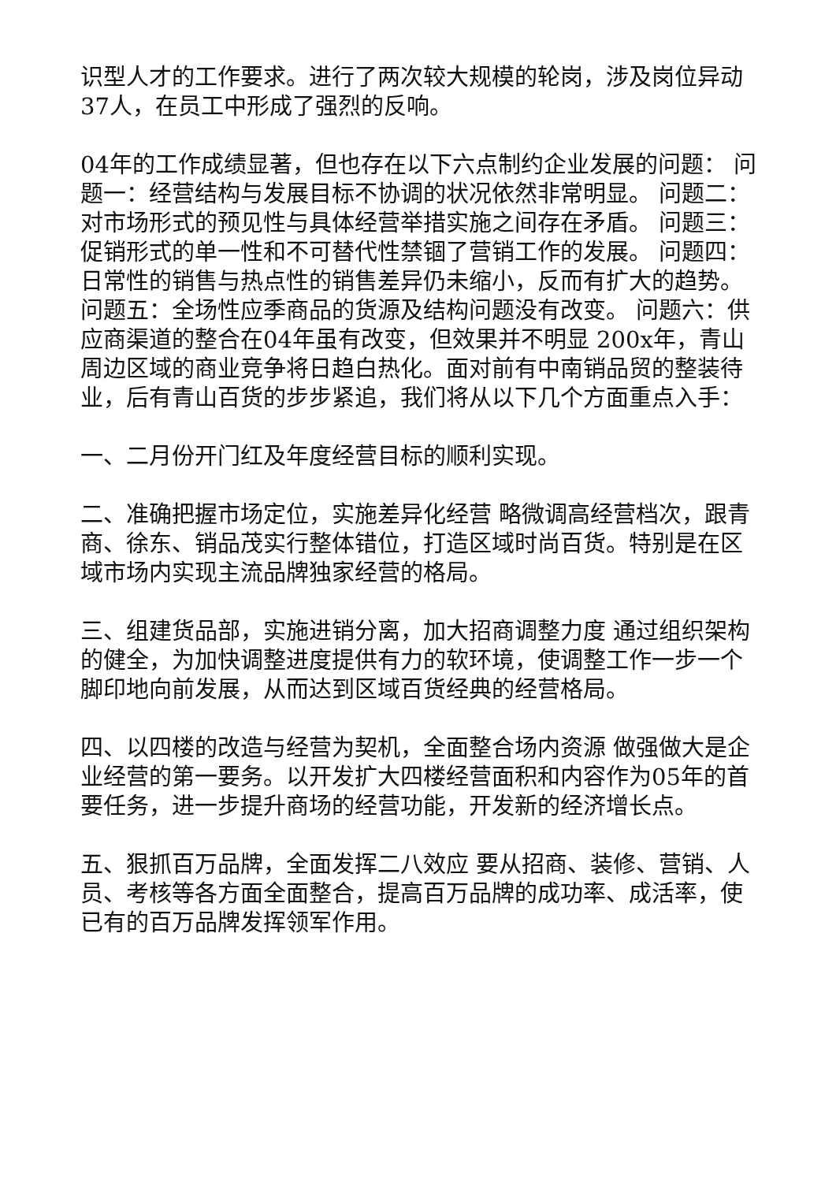识型人才的工作要求。进行了两次较大规模的轮岗，涉及岗位异动37人，在员工中形成了强烈的反响。
04年的工作成绩显著，但也存在以下六点制约企业发展的问题： 问题一：经营结构与发展目标不协调的状况依然非常明显。 问题二：对市场形式的预见性与具体经营举措实施之间存在矛盾。 问题三：促销形式的单一性和不可替代性禁锢了营销工作的发展。 问题四：日常性的销售与热点性的销售差异仍未缩小，反而有扩大的趋势。 问题五：全场性应季商品的货源及结构问题没有改变。 问题六：供应商渠道的整合在04年虽有改变，但效果并不明显 200x年，青山周边区域的商业竞争将日趋白热化。面对前有中南销品贸的整装待业，后有青山百货的步步紧追，我们将从以下几个方面重点入手：
一、二月份开门红及年度经营目标的顺利实现。
二、准确把握市场定位，实施差异化经营 略微调高经营档次，跟青商、徐东、销品茂实行整体错位，打造区域时尚百货。特别是在区域市场内实现主流品牌独家经营的格局。
三、组建货品部，实施进销分离，加大招商调整力度 通过组织架构的健全，为加快调整进度提供有力的软环境，使调整工作一步一个脚印地向前发展，从而达到区域百货经典的经营格局。
四、以四楼的改造与经营为契机，全面整合场内资源 做强做大是企业经营的第一要务。以开发扩大四楼经营面积和内容作为05年的首要任务，进一步提升商场的经营功能，开发新的经济增长点。
五、狠抓百万品牌，全面发挥二八效应 要从招商、装修、营销、人员、考核等各方面全面整合，提高百万品牌的成功率、成活率，使已有的百万品牌发挥领军作用。